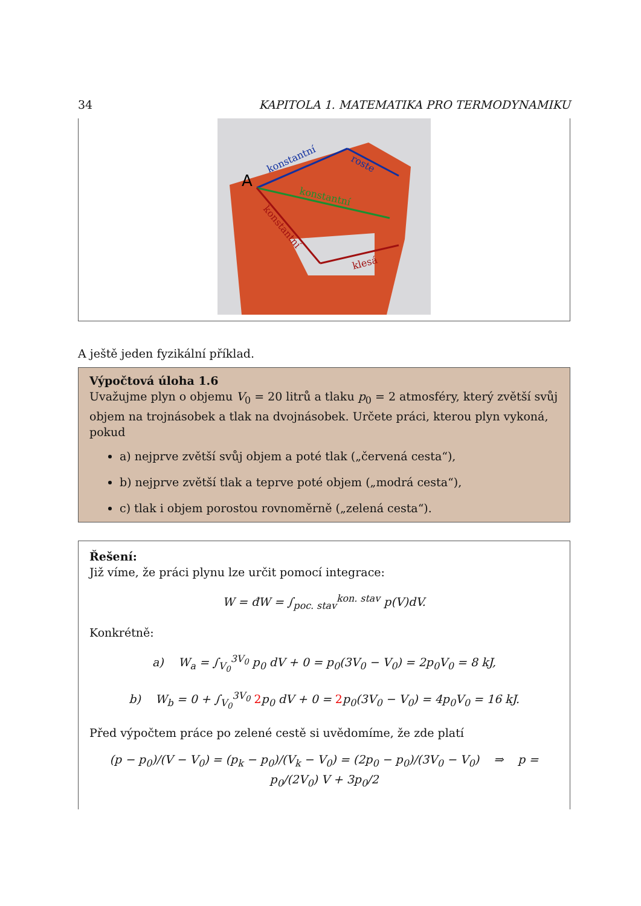34 KAPITOLA 1. MATEMATIKA PRO TERMODYNAMIKU
A
konstantní
roste
konstantní
konstantní
klesá
A ještě jeden fyzikální příklad.
Výpočtová úloha 1.6
Uvažujme plyn o objemu V<sub>0</sub> = 20 litrů a tlaku p<sub>0</sub> = 2 atmosféry, který zvětší svůj objem na trojnásobek a tlak na dvojnásobek. Určete práci, kterou plyn vykoná, pokud
a) nejprve zvětší svůj objem a poté tlak („červená cesta“),
b) nejprve zvětší tlak a teprve poté objem („modrá cesta“),
c) tlak i objem porostou rovnoměrně („zelená cesta“).
Řešení:
Již víme, že práci plynu lze určit pomocí integrace:
W = đW = ∫<sub>poc. stav</sub><sup>kon. stav</sup> p(V)dV.
Konkrétně:
a) W<sub>a</sub> = ∫<sub>V<sub>0</sub></sub><sup>3V<sub>0</sub></sup> p<sub>0</sub> dV + 0 = p<sub>0</sub>(3V<sub>0</sub> − V<sub>0</sub>) = 2p<sub>0</sub>V<sub>0</sub> = 8 kJ,
b) W<sub>b</sub> = 0 + ∫<sub>V<sub>0</sub></sub><sup>3V<sub>0</sub></sup> 2p<sub>0</sub> dV + 0 = 2p<sub>0</sub>(3V<sub>0</sub> − V<sub>0</sub>) = 4p<sub>0</sub>V<sub>0</sub> = 16 kJ.
Před výpočtem práce po zelené cestě si uvědomíme, že zde platí
(p − p<sub>0</sub>)/(V − V<sub>0</sub>) = (p<sub>k</sub> − p<sub>0</sub>)/(V<sub>k</sub> − V<sub>0</sub>) = (2p<sub>0</sub> − p<sub>0</sub>)/(3V<sub>0</sub> − V<sub>0</sub>) ⇒ p = p<sub>0</sub>/(2V<sub>0</sub>) V + 3p<sub>0</sub>/2